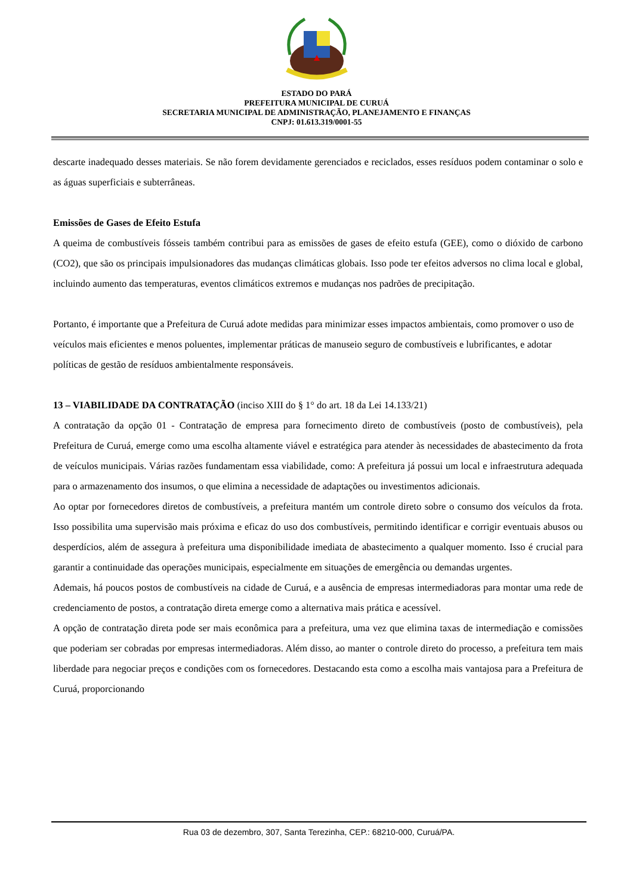ESTADO DO PARÁ
PREFEITURA MUNICIPAL DE CURUÁ
SECRETARIA MUNICIPAL DE ADMINISTRAÇÃO, PLANEJAMENTO E FINANÇAS
CNPJ: 01.613.319/0001-55
descarte inadequado desses materiais. Se não forem devidamente gerenciados e reciclados, esses resíduos podem contaminar o solo e as águas superficiais e subterrâneas.
Emissões de Gases de Efeito Estufa
A queima de combustíveis fósseis também contribui para as emissões de gases de efeito estufa (GEE), como o dióxido de carbono (CO2), que são os principais impulsionadores das mudanças climáticas globais. Isso pode ter efeitos adversos no clima local e global, incluindo aumento das temperaturas, eventos climáticos extremos e mudanças nos padrões de precipitação.
Portanto, é importante que a Prefeitura de Curuá adote medidas para minimizar esses impactos ambientais, como promover o uso de veículos mais eficientes e menos poluentes, implementar práticas de manuseio seguro de combustíveis e lubrificantes, e adotar políticas de gestão de resíduos ambientalmente responsáveis.
13 – VIABILIDADE DA CONTRATAÇÃO (inciso XIII do § 1° do art. 18 da Lei 14.133/21)
A contratação da opção 01 - Contratação de empresa para fornecimento direto de combustíveis (posto de combustíveis), pela Prefeitura de Curuá, emerge como uma escolha altamente viável e estratégica para atender às necessidades de abastecimento da frota de veículos municipais. Várias razões fundamentam essa viabilidade, como: A prefeitura já possui um local e infraestrutura adequada para o armazenamento dos insumos, o que elimina a necessidade de adaptações ou investimentos adicionais.
Ao optar por fornecedores diretos de combustíveis, a prefeitura mantém um controle direto sobre o consumo dos veículos da frota. Isso possibilita uma supervisão mais próxima e eficaz do uso dos combustíveis, permitindo identificar e corrigir eventuais abusos ou desperdícios, além de assegura à prefeitura uma disponibilidade imediata de abastecimento a qualquer momento. Isso é crucial para garantir a continuidade das operações municipais, especialmente em situações de emergência ou demandas urgentes.
Ademais, há poucos postos de combustíveis na cidade de Curuá, e a ausência de empresas intermediadoras para montar uma rede de credenciamento de postos, a contratação direta emerge como a alternativa mais prática e acessível.
A opção de contratação direta pode ser mais econômica para a prefeitura, uma vez que elimina taxas de intermediação e comissões que poderiam ser cobradas por empresas intermediadoras. Além disso, ao manter o controle direto do processo, a prefeitura tem mais liberdade para negociar preços e condições com os fornecedores. Destacando esta como a escolha mais vantajosa para a Prefeitura de Curuá, proporcionando
Rua 03 de dezembro, 307, Santa Terezinha, CEP.: 68210-000, Curuá/PA.